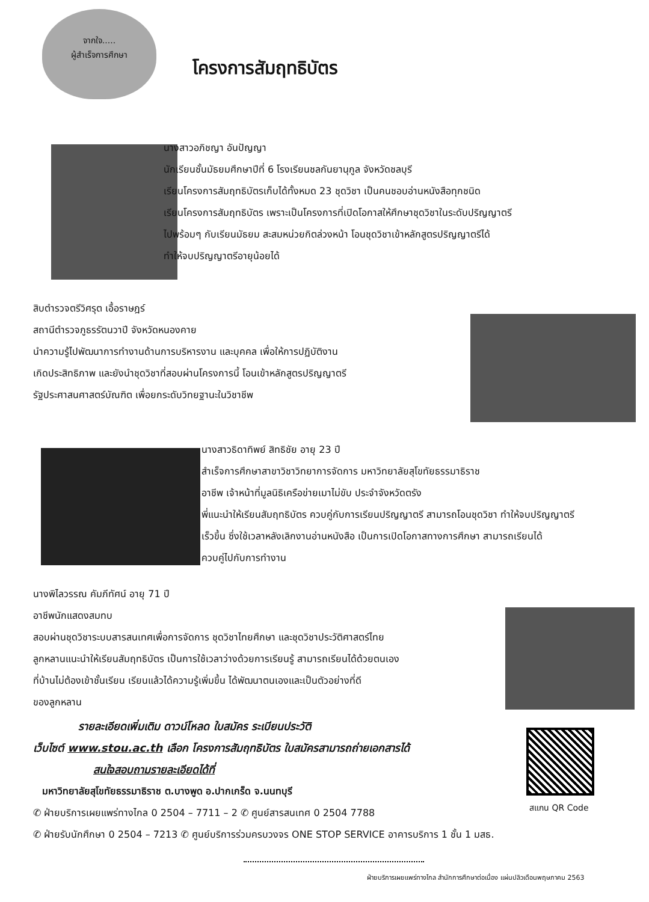จากใจ.....
ผู้สำเร็จการศึกษา
โครงการสัมฤทธิบัตร
นางสาวอภิชญา อันปัญญา
นักเรียนชั้นมัธยมศึกษาปีที่ 6 โรงเรียนชลกันยานุกูล จังหวัดชลบุรี
เรียนโครงการสัมฤทธิบัตรเก็บได้ทั้งหมด 23 ชุดวิชา เป็นคนชอบอ่านหนังสือทุกชนิด
เรียนโครงการสัมฤทธิบัตร เพราะเป็นโครงการที่เปิดโอกาสให้ศึกษาชุดวิชาในระดับปริญญาตรี
ไปพร้อมๆ กับเรียนมัธยม สะสมหน่วยกิตล่วงหน้า โอนชุดวิชาเข้าหลักสูตรปริญญาตรีได้
ทำให้จบปริญญาตรีอายุน้อยได้
สิบตำรวจตรีวิศรุต เอื้อราษฎร์
สถานีตำรวจภูธรรัตนวาปี จังหวัดหนองคาย
นำความรู้ไปพัฒนาการทำงานด้านการบริหารงาน และบุคคล เพื่อให้การปฏิบัติงาน
เกิดประสิทธิภาพ และยังนำชุดวิชาที่สอบผ่านโครงการนี้ โอนเข้าหลักสูตรปริญญาตรี
รัฐประศาสนศาสตร์บัณฑิต เพื่อยกระดับวิทยฐานะในวิชาชีพ
นางสาวธิดาทิพย์ สิทธิชัย อายุ 23 ปี
สำเร็จการศึกษาสาขาวิชาวิทยาการจัดการ มหาวิทยาลัยสุโขทัยธรรมาธิราช
อาชีพ เจ้าหน้าที่มูลนิธิเครือข่ายเมาไม่ขับ ประจำจังหวัดตรัง
พี่แนะนำให้เรียนสัมฤทธิบัตร ควบคู่กับการเรียนปริญญาตรี สามารถโอนชุดวิชา ทำให้จบปริญญาตรี
เร็วขึ้น ซึ่งใช้เวลาหลังเลิกงานอ่านหนังสือ เป็นการเปิดโอกาสทางการศึกษา สามารถเรียนได้
ควบคู่ไปกับการทำงาน
นางพิไลวรรณ คัมภีทัศน์ อายุ 71 ปี
อาชีพนักแสดงสมทบ
สอบผ่านชุดวิชาระบบสารสนเทศเพื่อการจัดการ ชุดวิชาไทยศึกษา และชุดวิชาประวัติศาสตร์ไทย
ลูกหลานแนะนำให้เรียนสัมฤทธิบัตร เป็นการใช้เวลาว่างด้วยการเรียนรู้ สามารถเรียนได้ด้วยตนเอง
ที่บ้านไม่ต้องเข้าชั้นเรียน เรียนแล้วได้ความรู้เพิ่มขึ้น ได้พัฒนาตนเองและเป็นตัวอย่างที่ดี
ของลูกหลาน
รายละเอียดเพิ่มเติม ดาวน์โหลด ใบสมัคร ระเบียนประวัติ
เว็บไซต์ www.stou.ac.th เลือก โครงการสัมฤทธิบัตร ใบสมัครสามารถถ่ายเอกสารได้
สนใจสอบถามรายละเอียดได้ที่
มหาวิทยาลัยสุโขทัยธรรมาธิราช ต.บางพูด อ.ปากเกร็ด จ.นนทบุรี
✆ ฝ่ายบริการเผยแพร่ทางไกล 0 2504 – 7711 – 2 ✆ ศูนย์สารสนเทศ 0 2504 7788
✆ ฝ่ายรับนักศึกษา 0 2504 – 7213 ✆ ศูนย์บริการร่วมครบวงจร ONE STOP SERVICE อาคารบริการ 1 ชั้น 1 มสธ.
สแกน QR Code
ฝ่ายบริการเผยแพร่ทางไกล สำนักการศึกษาต่อเนื่อง แผ่นปลิวเดือนพฤษภาคม 2563